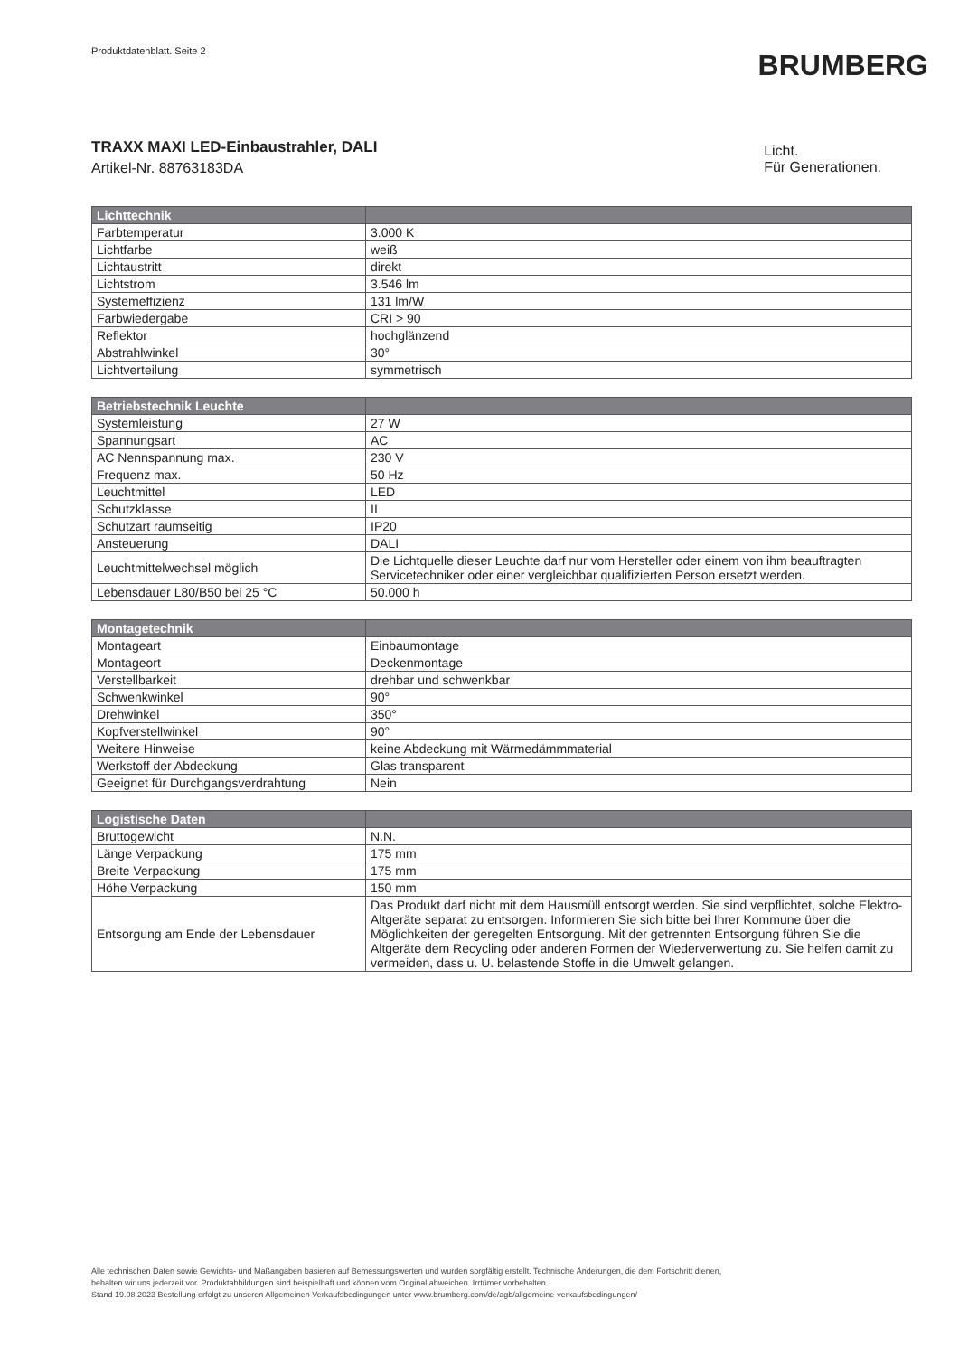Produktdatenblatt. Seite 2
BRUMBERG
TRAXX MAXI LED-Einbaustrahler, DALI
Artikel-Nr. 88763183DA
Licht.
Für Generationen.
| Lichttechnik | |
| --- | --- |
| Farbtemperatur | 3.000 K |
| Lichtfarbe | weiß |
| Lichtaustritt | direkt |
| Lichtstrom | 3.546 lm |
| Systemeffizienz | 131 lm/W |
| Farbwiedergabe | CRI > 90 |
| Reflektor | hochglänzend |
| Abstrahlwinkel | 30° |
| Lichtverteilung | symmetrisch |
| Betriebstechnik Leuchte | |
| --- | --- |
| Systemleistung | 27 W |
| Spannungsart | AC |
| AC Nennspannung max. | 230 V |
| Frequenz max. | 50 Hz |
| Leuchtmittel | LED |
| Schutzklasse | II |
| Schutzart raumseitig | IP20 |
| Ansteuerung | DALI |
| Leuchtmittelwechsel möglich | Die Lichtquelle dieser Leuchte darf nur vom Hersteller oder einem von ihm beauftragten Servicetechniker oder einer vergleichbar qualifizierten Person ersetzt werden. |
| Lebensdauer L80/B50 bei 25 °C | 50.000 h |
| Montagetechnik | |
| --- | --- |
| Montageart | Einbaumontage |
| Montageort | Deckenmontage |
| Verstellbarkeit | drehbar und schwenkbar |
| Schwenkwinkel | 90° |
| Drehwinkel | 350° |
| Kopfverstellwinkel | 90° |
| Weitere Hinweise | keine Abdeckung mit Wärmedämmmaterial |
| Werkstoff der Abdeckung | Glas transparent |
| Geeignet für Durchgangsverdrahtung | Nein |
| Logistische Daten | |
| --- | --- |
| Bruttogewicht | N.N. |
| Länge Verpackung | 175 mm |
| Breite Verpackung | 175 mm |
| Höhe Verpackung | 150 mm |
| Entsorgung am Ende der Lebensdauer | Das Produkt darf nicht mit dem Hausmüll entsorgt werden. Sie sind verpflichtet, solche Elektro-Altgeräte separat zu entsorgen. Informieren Sie sich bitte bei Ihrer Kommune über die Möglichkeiten der geregelten Entsorgung. Mit der getrennten Entsorgung führen Sie die Altgeräte dem Recycling oder anderen Formen der Wiederverwertung zu. Sie helfen damit zu vermeiden, dass u. U. belastende Stoffe in die Umwelt gelangen. |
Alle technischen Daten sowie Gewichts- und Maßangaben basieren auf Bemessungswerten und wurden sorgfältig erstellt. Technische Änderungen, die dem Fortschritt dienen,
behalten wir uns jederzeit vor. Produktabbildungen sind beispielhaft und können vom Original abweichen. Irrtümer vorbehalten.
Stand 19.08.2023 Bestellung erfolgt zu unseren Allgemeinen Verkaufsbedingungen unter www.brumberg.com/de/agb/allgemeine-verkaufsbedingungen/